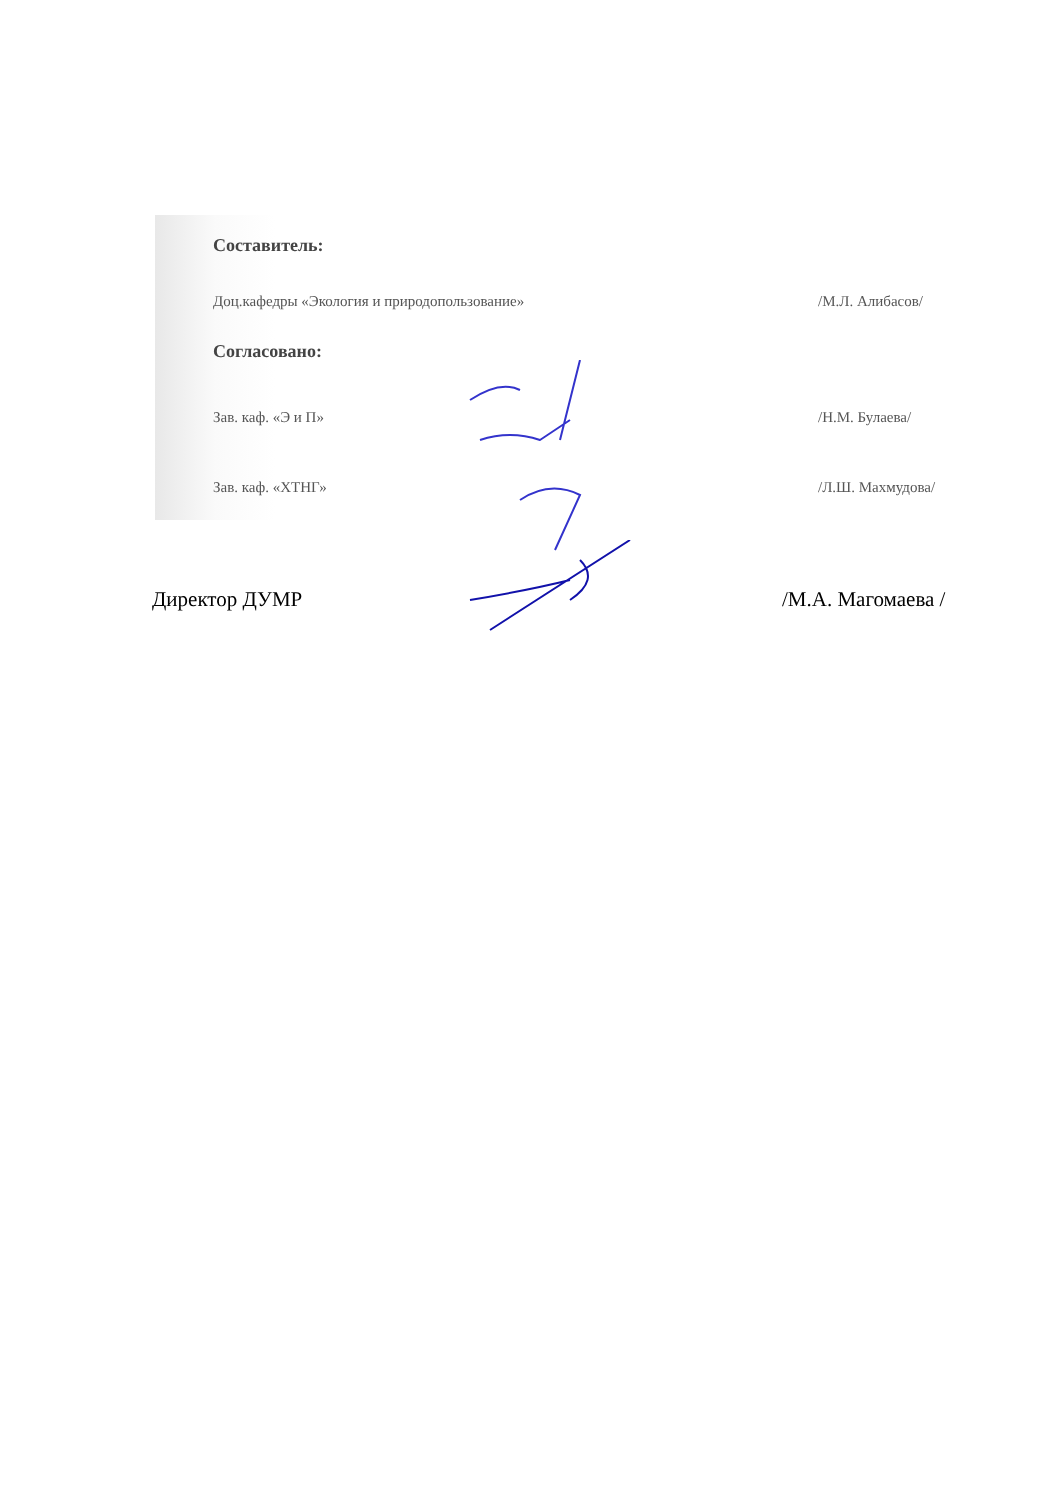Составитель:
Доц.кафедры «Экология и природопользование» /М.Л. Алибасов/
Согласовано:
Зав. каф. «Э и П» /Н.М. Булаева/
Зав. каф. «ХТНГ» /Л.Ш. Махмудова/
Директор ДУМР /М.А. Магомаева /